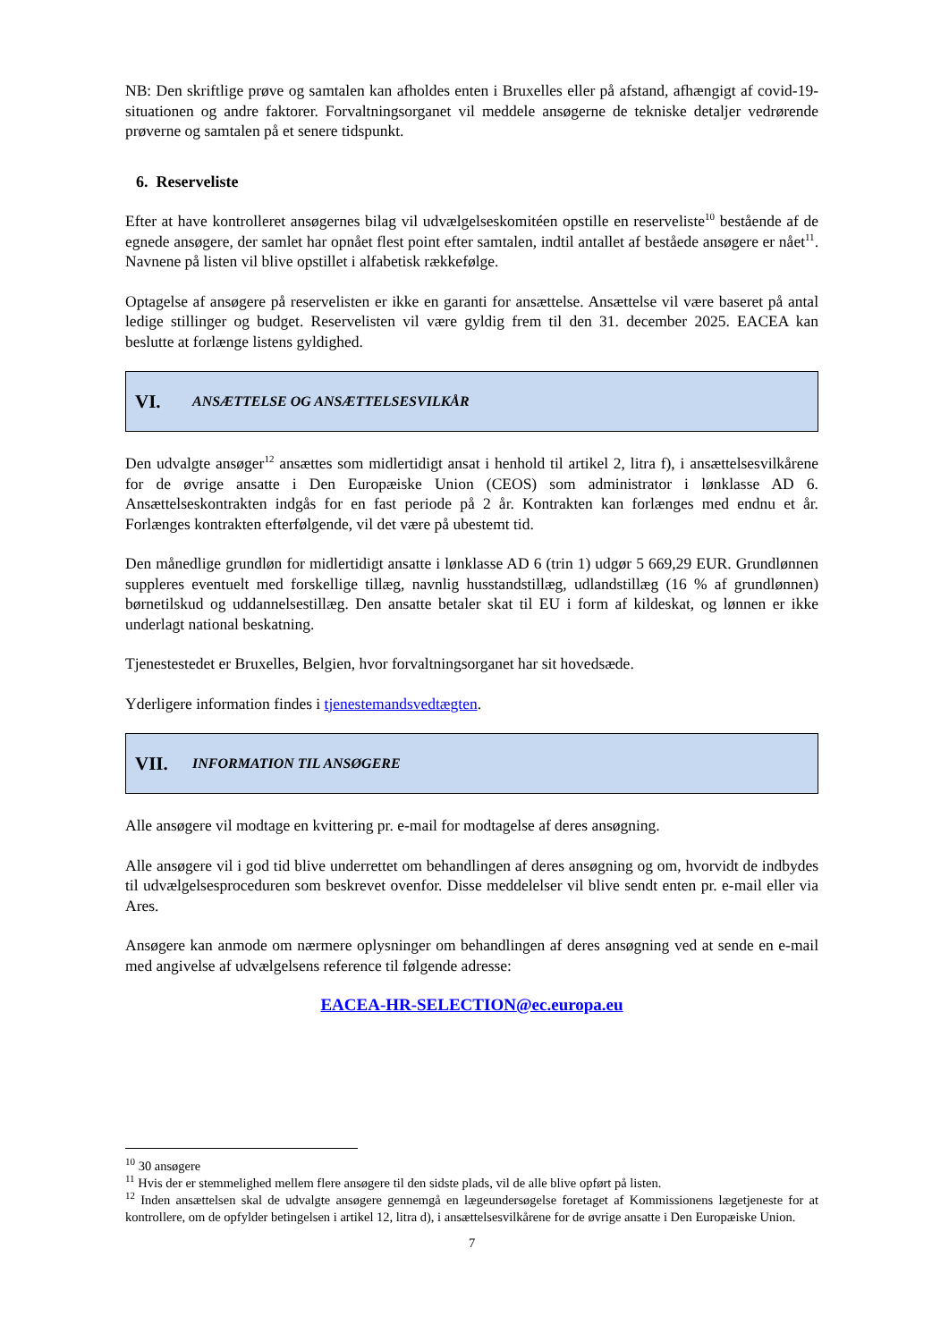NB: Den skriftlige prøve og samtalen kan afholdes enten i Bruxelles eller på afstand, afhængigt af covid-19-situationen og andre faktorer. Forvaltningsorganet vil meddele ansøgerne de tekniske detaljer vedrørende prøverne og samtalen på et senere tidspunkt.
6. Reserveliste
Efter at have kontrolleret ansøgernes bilag vil udvælgelseskomitéen opstille en reserveliste<sup>10</sup> bestående af de egnede ansøgere, der samlet har opnået flest point efter samtalen, indtil antallet af beståede ansøgere er nået<sup>11</sup>. Navnene på listen vil blive opstillet i alfabetisk rækkefølge.
Optagelse af ansøgere på reservelisten er ikke en garanti for ansættelse. Ansættelse vil være baseret på antal ledige stillinger og budget. Reservelisten vil være gyldig frem til den 31. december 2025. EACEA kan beslutte at forlænge listens gyldighed.
VI. ANSÆTTELSE OG ANSÆTTELSESVILKÅR
Den udvalgte ansøger<sup>12</sup> ansættes som midlertidigt ansat i henhold til artikel 2, litra f), i ansættelsesvilkårene for de øvrige ansatte i Den Europæiske Union (CEOS) som administrator i lønklasse AD 6. Ansættelseskontrakten indgås for en fast periode på 2 år. Kontrakten kan forlænges med endnu et år. Forlænges kontrakten efterfølgende, vil det være på ubestemt tid.
Den månedlige grundløn for midlertidigt ansatte i lønklasse AD 6 (trin 1) udgør 5 669,29 EUR. Grundlønnen suppleres eventuelt med forskellige tillæg, navnlig husstandstillæg, udlandstillæg (16 % af grundlønnen) børnetilskud og uddannelsestillæg. Den ansatte betaler skat til EU i form af kildeskat, og lønnen er ikke underlagt national beskatning.
Tjenestestedet er Bruxelles, Belgien, hvor forvaltningsorganet har sit hovedsæde.
Yderligere information findes i tjenestemandsvedtægten.
VII. INFORMATION TIL ANSØGERE
Alle ansøgere vil modtage en kvittering pr. e-mail for modtagelse af deres ansøgning.
Alle ansøgere vil i god tid blive underrettet om behandlingen af deres ansøgning og om, hvorvidt de indbydes til udvælgelsesproceduren som beskrevet ovenfor. Disse meddelelser vil blive sendt enten pr. e-mail eller via Ares.
Ansøgere kan anmode om nærmere oplysninger om behandlingen af deres ansøgning ved at sende en e-mail med angivelse af udvælgelsens reference til følgende adresse:
EACEA-HR-SELECTION@ec.europa.eu
<sup>10</sup> 30 ansøgere
<sup>11</sup> Hvis der er stemmelighed mellem flere ansøgere til den sidste plads, vil de alle blive opført på listen.
<sup>12</sup> Inden ansættelsen skal de udvalgte ansøgere gennemgå en lægeundersøgelse foretaget af Kommissionens lægetjeneste for at kontrollere, om de opfylder betingelsen i artikel 12, litra d), i ansættelsesvilkårene for de øvrige ansatte i Den Europæiske Union.
7